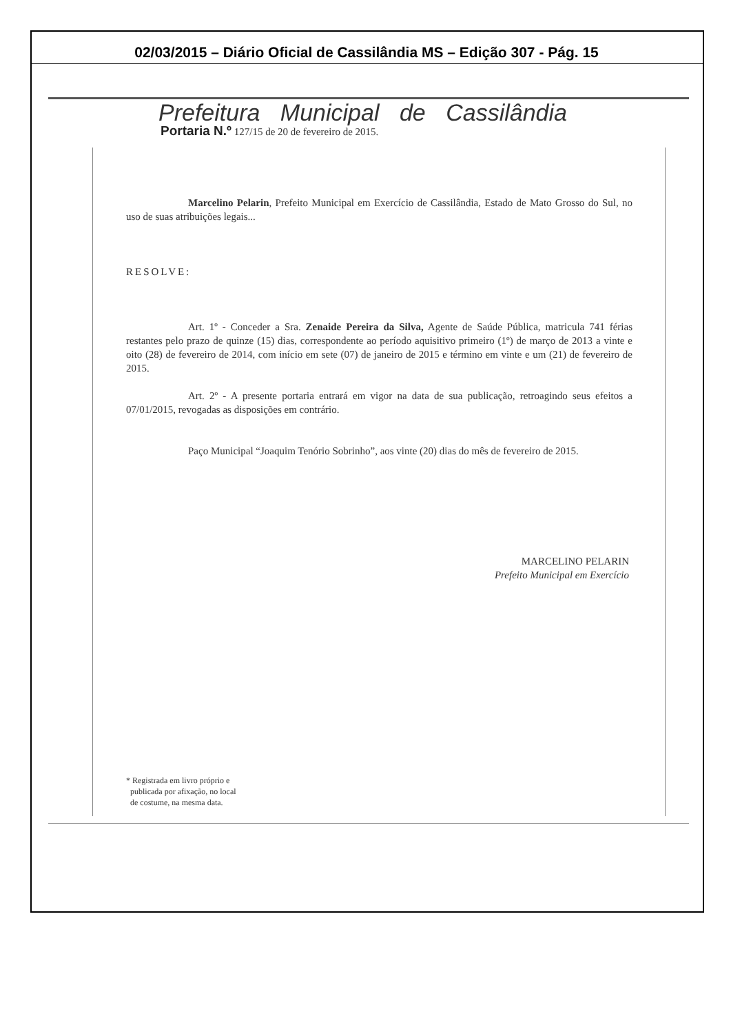02/03/2015 – Diário Oficial de Cassilândia MS – Edição 307 - Pág. 15
Prefeitura Municipal de Cassilândia
Portaria N.º 127/15 de 20 de fevereiro de 2015.
Marcelino Pelarin, Prefeito Municipal em Exercício de Cassilândia, Estado de Mato Grosso do Sul, no uso de suas atribuições legais...
RESOLVE:
Art. 1º - Conceder a Sra. Zenaide Pereira da Silva, Agente de Saúde Pública, matricula 741 férias restantes pelo prazo de quinze (15) dias, correspondente ao período aquisitivo primeiro (1º) de março de 2013 a vinte e oito (28) de fevereiro de 2014, com início em sete (07) de janeiro de 2015 e término em vinte e um (21) de fevereiro de 2015.
Art. 2º - A presente portaria entrará em vigor na data de sua publicação, retroagindo seus efeitos a 07/01/2015, revogadas as disposições em contrário.
Paço Municipal “Joaquim Tenório Sobrinho”, aos vinte (20) dias do mês de fevereiro de 2015.
MARCELINO PELARIN
Prefeito Municipal em Exercício
* Registrada em livro próprio e
publicada por afixação, no local
de costume, na mesma data.